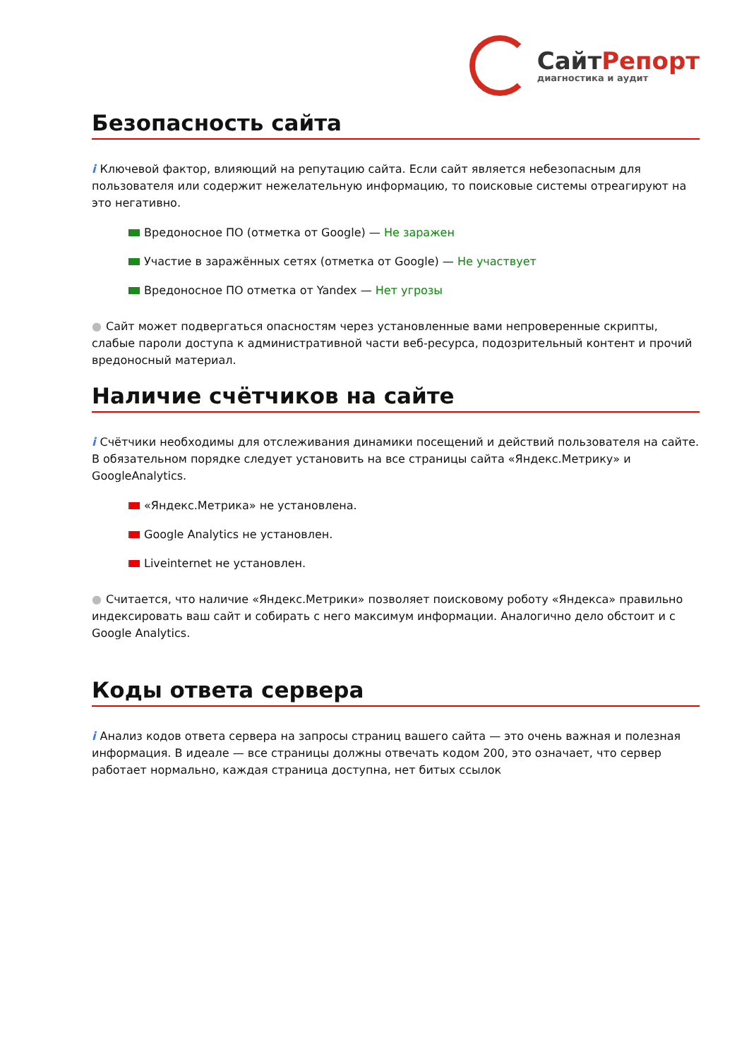СайтРепорт
диагностика и аудит
Безопасность сайта
i Ключевой фактор, влияющий на репутацию сайта. Если сайт является небезопасным для пользователя или содержит нежелательную информацию, то поисковые системы отреагируют на это негативно.
Вредоносное ПО (отметка от Google) — Не заражен
Участие в заражённых сетях (отметка от Google) — Не участвует
Вредоносное ПО отметка от Yandex — Нет угрозы
● Сайт может подвергаться опасностям через установленные вами непроверенные скрипты, слабые пароли доступа к административной части веб-ресурса, подозрительный контент и прочий вредоносный материал.
Наличие счётчиков на сайте
i Счётчики необходимы для отслеживания динамики посещений и действий пользователя на сайте. В обязательном порядке следует установить на все страницы сайта «Яндекс.Метрику» и GoogleAnalytics.
«Яндекс.Метрика» не установлена.
Google Analytics не установлен.
Liveinternet не установлен.
● Считается, что наличие «Яндекс.Метрики» позволяет поисковому роботу «Яндекса» правильно индексировать ваш сайт и собирать с него максимум информации. Аналогично дело обстоит и с Google Analytics.
Коды ответа сервера
i Анализ кодов ответа сервера на запросы страниц вашего сайта — это очень важная и полезная информация. В идеале — все страницы должны отвечать кодом 200, это означает, что сервер работает нормально, каждая страница доступна, нет битых ссылок